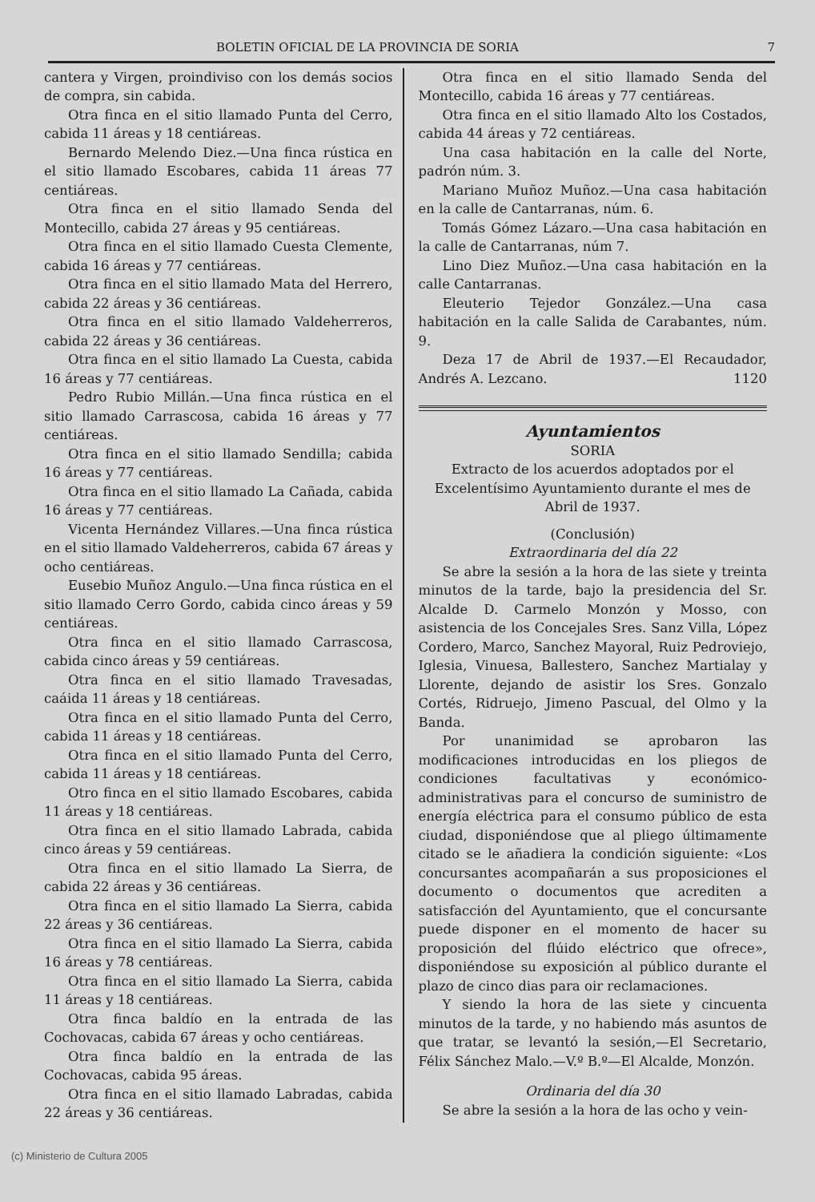BOLETIN OFICIAL DE LA PROVINCIA DE SORIA 7
cantera y Virgen, proindiviso con los demás socios de compra, sin cabida.
Otra finca en el sitio llamado Punta del Cerro, cabida 11 áreas y 18 centiáreas.
Bernardo Melendo Diez.—Una finca rústica en el sitio llamado Escobares, cabida 11 áreas 77 centiáreas.
Otra finca en el sitio llamado Senda del Montecillo, cabida 27 áreas y 95 centiáreas.
Otra finca en el sitio llamado Cuesta Clemente, cabida 16 áreas y 77 centiáreas.
Otra finca en el sitio llamado Mata del Herrero, cabida 22 áreas y 36 centiáreas.
Otra finca en el sitio llamado Valdeherreros, cabida 22 áreas y 36 centiáreas.
Otra finca en el sitio llamado La Cuesta, cabida 16 áreas y 77 centiáreas.
Pedro Rubio Millán.—Una finca rústica en el sitio llamado Carrascosa, cabida 16 áreas y 77 centiáreas.
Otra finca en el sitio llamado Sendilla; cabida 16 áreas y 77 centiáreas.
Otra finca en el sitio llamado La Cañada, cabida 16 áreas y 77 centiáreas.
Vicenta Hernández Villares.—Una finca rústica en el sitio llamado Valdeherreros, cabida 67 áreas y ocho centiáreas.
Eusebio Muñoz Angulo.—Una finca rústica en el sitio llamado Cerro Gordo, cabida cinco áreas y 59 centiáreas.
Otra finca en el sitio llamado Carrascosa, cabida cinco áreas y 59 centiáreas.
Otra finca en el sitio llamado Travesadas, caáida 11 áreas y 18 centiáreas.
Otra finca en el sitio llamado Punta del Cerro, cabida 11 áreas y 18 centiáreas.
Otra finca en el sitio llamado Punta del Cerro, cabida 11 áreas y 18 centiáreas.
Otro finca en el sitio llamado Escobares, cabida 11 áreas y 18 centiáreas.
Otra finca en el sitio llamado Labrada, cabida cinco áreas y 59 centiáreas.
Otra finca en el sitio llamado La Sierra, de cabida 22 áreas y 36 centiáreas.
Otra finca en el sitio llamado La Sierra, cabida 22 áreas y 36 centiáreas.
Otra finca en el sitio llamado La Sierra, cabida 16 áreas y 78 centiáreas.
Otra finca en el sitio llamado La Sierra, cabida 11 áreas y 18 centiáreas.
Otra finca baldío en la entrada de las Cochovacas, cabida 67 áreas y ocho centiáreas.
Otra finca baldío en la entrada de las Cochovacas, cabida 95 áreas.
Otra finca en el sitio llamado Labradas, cabida 22 áreas y 36 centiáreas.
Otra finca en el sitio llamado Senda del Montecillo, cabida 16 áreas y 77 centiáreas.
Otra finca en el sitio llamado Alto los Costados, cabida 44 áreas y 72 centiáreas.
Una casa habitación en la calle del Norte, padrón núm. 3.
Mariano Muñoz Muñoz.—Una casa habitación en la calle de Cantarranas, núm. 6.
Tomás Gómez Lázaro.—Una casa habitación en la calle de Cantarranas, núm 7.
Lino Diez Muñoz.—Una casa habitación en la calle Cantarranas.
Eleuterio Tejedor González.—Una casa habitación en la calle Salida de Carabantes, núm. 9.
Deza 17 de Abril de 1937.—El Recaudador, Andrés A. Lezcano. 1120
Ayuntamientos
SORIA
Extracto de los acuerdos adoptados por el Excelentísimo Ayuntamiento durante el mes de Abril de 1937.
(Conclusión)
Extraordinaria del día 22
Se abre la sesión a la hora de las siete y treinta minutos de la tarde, bajo la presidencia del Sr. Alcalde D. Carmelo Monzón y Mosso, con asistencia de los Concejales Sres. Sanz Villa, López Cordero, Marco, Sanchez Mayoral, Ruiz Pedroviejo, Iglesia, Vinuesa, Ballestero, Sanchez Martialay y Llorente, dejando de asistir los Sres. Gonzalo Cortés, Ridruejo, Jimeno Pascual, del Olmo y la Banda.
Por unanimidad se aprobaron las modificaciones introducidas en los pliegos de condiciones facultativas y económico-administrativas para el concurso de suministro de energía eléctrica para el consumo público de esta ciudad, disponiéndose que al pliego últimamente citado se le añadiera la condición siguiente: «Los concursantes acompañarán a sus proposiciones el documento o documentos que acrediten a satisfacción del Ayuntamiento, que el concursante puede disponer en el momento de hacer su proposición del flúido eléctrico que ofrece», disponiéndose su exposición al público durante el plazo de cinco dias para oir reclamaciones.
Y siendo la hora de las siete y cincuenta minutos de la tarde, y no habiendo más asuntos de que tratar, se levantó la sesión,—El Secretario, Félix Sánchez Malo.—V.º B.º—El Alcalde, Monzón.
Ordinaria del día 30
Se abre la sesión a la hora de las ocho y vein-
(c) Ministerio de Cultura 2005